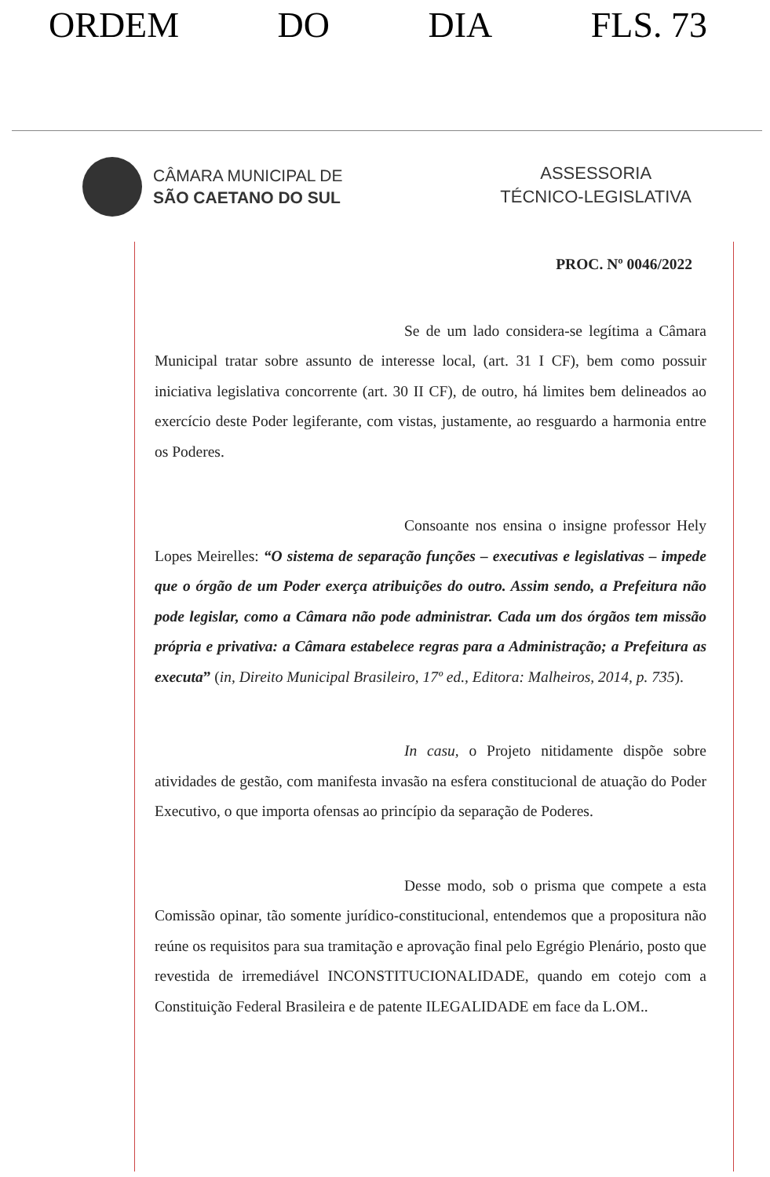ORDEM DO DIA FLS. 73
CÂMARA MUNICIPAL DE
SÃO CAETANO DO SUL
ASSESSORIA
TÉCNICO-LEGISLATIVA
PROC. Nº 0046/2022
Se de um lado considera-se legítima a Câmara Municipal tratar sobre assunto de interesse local, (art. 31 I CF), bem como possuir iniciativa legislativa concorrente (art. 30 II CF), de outro, há limites bem delineados ao exercício deste Poder legiferante, com vistas, justamente, ao resguardo a harmonia entre os Poderes.
Consoante nos ensina o insigne professor Hely Lopes Meirelles: “O sistema de separação funções – executivas e legislativas – impede que o órgão de um Poder exerça atribuições do outro. Assim sendo, a Prefeitura não pode legislar, como a Câmara não pode administrar. Cada um dos órgãos tem missão própria e privativa: a Câmara estabelece regras para a Administração; a Prefeitura as executa” (in, Direito Municipal Brasileiro, 17º ed., Editora: Malheiros, 2014, p. 735).
In casu, o Projeto nitidamente dispõe sobre atividades de gestão, com manifesta invasão na esfera constitucional de atuação do Poder Executivo, o que importa ofensas ao princípio da separação de Poderes.
Desse modo, sob o prisma que compete a esta Comissão opinar, tão somente jurídico-constitucional, entendemos que a propositura não reúne os requisitos para sua tramitação e aprovação final pelo Egrégio Plenário, posto que revestida de irremediável INCONSTITUCIONALIDADE, quando em cotejo com a Constituição Federal Brasileira e de patente ILEGALIDADE em face da L.OM..